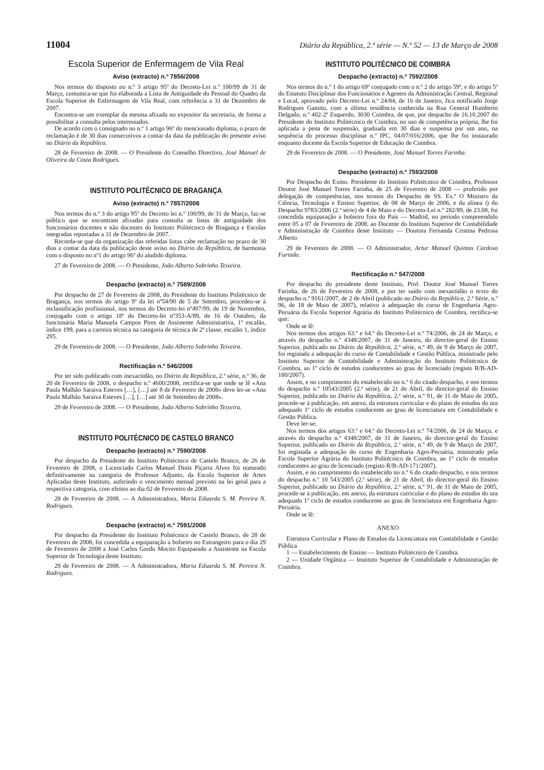11004 Diário da República, 2.ª série — N.º 52 — 13 de Março de 2008
Escola Superior de Enfermagem de Vila Real
Aviso (extracto) n.º 7856/2008
Nos termos do disposto no n.º 3 artigo 95º do Decreto-Lei n.º 100/99 de 31 de Março, comunica-se que foi elaborada a Lista de Antiguidade do Pessoal do Quadro da Escola Superior de Enfermagem de Vila Real, com referência a 31 de Dezembro de 2007.
Encontra-se um exemplar da mesma afixada no expositor da secretaria, de forma a possibilitar a consulta pelos interessados.
De acordo com o consignado no n.º 1 artigo 96º do mencionado diploma, o prazo de reclamação é de 30 dias consecutivos a contar da data da publicação do presente aviso no Diário da República.
28 de Fevereiro de 2008. — O Presidente do Conselho Directivo, José Manuel de Oliveira da Costa Rodrigues.
INSTITUTO POLITÉCNICO DE BRAGANÇA
Aviso (extracto) n.º 7857/2008
Nos termos do n.º 3 do artigo 95º do Decreto lei n.º 100/99, de 31 de Março, faz-se público que se encontram afixadas para consulta as listas de antiguidade dos funcionários docentes e não docentes do Instituto Politécnico de Bragança e Escolas integradas reportadas a 31 de Dezembro de 2007.
Recorda-se que da organização das referidas listas cabe reclamação no prazo de 30 dias a contar da data da publicação deste aviso no Diário da República, de harmonia com o disposto no nº1 do artigo 96º do aludido diploma.
27 de Fevereiro de 2008. — O Presidente, João Alberto Sobrinho Teixeira.
Despacho (extracto) n.º 7589/2008
Por despacho de 27 de Fevereiro de 2008, do Presidente do Instituto Politécnico de Bragança, nos termos do artigo 9º da lei nº54/90 de 5 de Setembro, procedeu-se à reclassificação profissional, nos termos do Decreto-lei nº497/99, de 19 de Novembro, conjugado com o artigo 18º do Decreto-lei nº353-A/89, de 16 de Outubro, da funcionária Maria Manuela Campos Pires de Assistente Administrativa, 1º escalão, índice 199, para a carreira técnica na categoria de técnica de 2ª classe, escalão 1, índice 295.
29 de Fevereiro de 2008. — O Presidente, João Alberto Sobrinho Teixeira.
Rectificação n.º 546/2008
Por ter sido publicado com inexactidão, no Diário da República, 2.ª série, n.º 36, de 20 de Fevereiro de 2008, o despacho n.º 4600/2008, rectifica-se que onde se lê «Ana Paula Malhão Saraiva Esteves […], […] até 8 de Fevereiro de 2008» deve ler-se «Ana Paula Malhão Saraiva Esteves […], […] até 30 de Setembro de 2008».
29 de Fevereiro de 2008. — O Presidente, João Alberto Sobrinho Teixeira.
INSTITUTO POLITÉCNICO DE CASTELO BRANCO
Despacho (extracto) n.º 7590/2008
Por despacho da Presidente do Instituto Politécnico de Castelo Branco, de 26 de Fevereiro de 2008, o Licenciado Carlos Manuel Dinis Piçarra Alves foi nomeado definitivamente na categoria de Professor Adjunto, da Escola Superior de Artes Aplicadas deste Instituto, auferindo o vencimento mensal previsto na lei geral para a respectiva categoria, com efeitos ao dia 02 de Fevereiro de 2008.
28 de Fevereiro de 2008. — A Administradora, Maria Eduarda S. M. Pereira N. Rodrigues.
Despacho (extracto) n.º 7591/2008
Por despacho da Presidente do Instituto Politécnico de Castelo Branco, de 28 de Fevereiro de 2008, foi concedida a equiparação a bolseiro no Estrangeiro para o dia 29 de Fevereiro de 2008 a José Carlos Gordo Mocito Equiparado a Assistente na Escola Superior de Tecnologia deste Instituto.
29 de Fevereiro de 2008. — A Administradora, Maria Eduarda S. M. Pereira N. Rodrigues.
INSTITUTO POLITÉCNICO DE COIMBRA
Despacho (extracto) n.º 7592/2008
Nos termos do n.º 1 do artigo 69º conjugado com o n.º 2 do artigo 59º, e do artigo 5º do Estatuto Disciplinar dos Funcionários e Agentes da Administração Central, Regional e Local, aprovado pelo Decreto-Lei n.º 24/84, de 16 de Janeiro, fica notificado Jorge Rodrigues Gamito, com a última residência conhecida na Rua General Humberto Delgado, n.º 402-2º Esquerdo, 3030 Coimbra, de que, por despacho de 16.10.2007 do Presidente do Instituto Politécnico de Coimbra, no uso de competência própria, lhe foi aplicada a pena de suspensão, graduada em 30 dias e suspensa por um ano, na sequência do processo disciplinar n.º IPC. 04/07/016/2006, que lhe foi instaurado enquanto docente da Escola Superior de Educação de Coimbra.
29 de Fevereiro de 2008. — O Presidente, José Manuel Torres Farinha.
Despacho (extracto) n.º 7593/2008
Por Despacho do Exmo. Presidente do Instituto Politécnico de Coimbra, Professor Doutor José Manuel Torres Farinha, de 25 de Fevereiro de 2008 — proferido por delegação de competências, nos termos do Despacho de SS. Ex.ª O Ministro da Ciência, Tecnologia e Ensino Superior, de 08 de Março de 2006, e da alínea i) do Despacho 9783/2006 (2.ª série) de 4 de Maio e do Decreto-Lei n.º 282/89, de 23.08, foi concedida equiparação a bolseiro fora do País — Madrid, no período compreendido entre 05 a 07 de Fevereiro de 2008, ao Docente do Instituto Superior de Contabilidade e Administração de Coimbra deste Instituto — Doutora Fernanda Cristina Pedrosa Alberto
29 de Fevereiro de 2008. — O Administrador, Artur Manuel Quintas Cardoso Furtado.
Rectificação n.º 547/2008
Por despacho do presidente deste Instituto, Prof. Doutor José Manuel Torres Farinha, de 26 de Fevereiro de 2008, e por ter saído com inexactidão o texto do despacho n.º 9161/2007, de 2 de Abril (publicado no Diário da República, 2.ª Série, n.º 96, de 18 de Maio de 2007), relativo à adequação do curso de Engenharia Agro-Pecuária da Escola Superior Agrária do Instituto Politécnico de Coimbra, rectifica-se que:
Onde se lê:
Nos termos dos artigos 63.º e 64.º do Decreto-Lei n.º 74/2006, de 24 de Março, e através do despacho n.º 4348/2007, de 31 de Janeiro, do director-geral do Ensino Superior, publicado no Diário da República, 2.ª série, n.º 49, de 9 de Março de 2007, foi registada a adequação do curso de Contabilidade e Gestão Pública, ministrado pelo Instituto Superior de Contabilidade e Administração do Instituto Politécnico de Coimbra, ao 1º ciclo de estudos conducentes ao grau de licenciado (registo R/B-AD-180/2007).
Assim, e no cumprimento do estabelecido no n.º 6 do citado despacho, e nos termos do despacho n.º 10543/2005 (2.ª série), de 21 de Abril, do director-geral do Ensino Superior, publicado no Diário da República, 2.ª série, n.º 91, de 11 de Maio de 2005, procede-se à publicação, em anexo, da estrutura curricular e do plano de estudos do ora adequado 1º ciclo de estudos conducente ao grau de licenciatura em Contabilidade e Gestão Pública.
Deve ler-se:
Nos termos dos artigos 63.º e 64.º do Decreto-Lei n.º 74/2006, de 24 de Março, e através do despacho n.º 4348/2007, de 31 de Janeiro, do director-geral do Ensino Superior, publicado no Diário da República, 2.ª série, n.º 49, de 9 de Março de 2007, foi registada a adequação do curso de Engenharia Agro-Pecuária, ministrado pela Escola Superior Agrária do Instituto Politécnico de Coimbra, ao 1º ciclo de estudos conducentes ao grau de licenciado (registo R/B-AD-171/2007).
Assim, e no cumprimento do estabelecido no n.º 6 do citado despacho, e nos termos do despacho n.º 10 543/2005 (2.ª série), de 21 de Abril, do director-geral do Ensino Superior, publicado no Diário da República, 2.ª série, n.º 91, de 11 de Maio de 2005, procede-se à publicação, em anexo, da estrutura curricular e do plano de estudos do ora adequado 1º ciclo de estudos conducente ao grau de licenciatura em Engenharia Agro-Pecuária.
Onde se lê:
ANEXO
Estrutura Curricular e Plano de Estudos da Licenciatura em Contabilidade e Gestão Pública
1 — Estabelecimento de Ensino — Instituto Politécnico de Coimbra.
2 — Unidade Orgânica — Instituto Superior de Contabilidade e Administração de Coimbra.